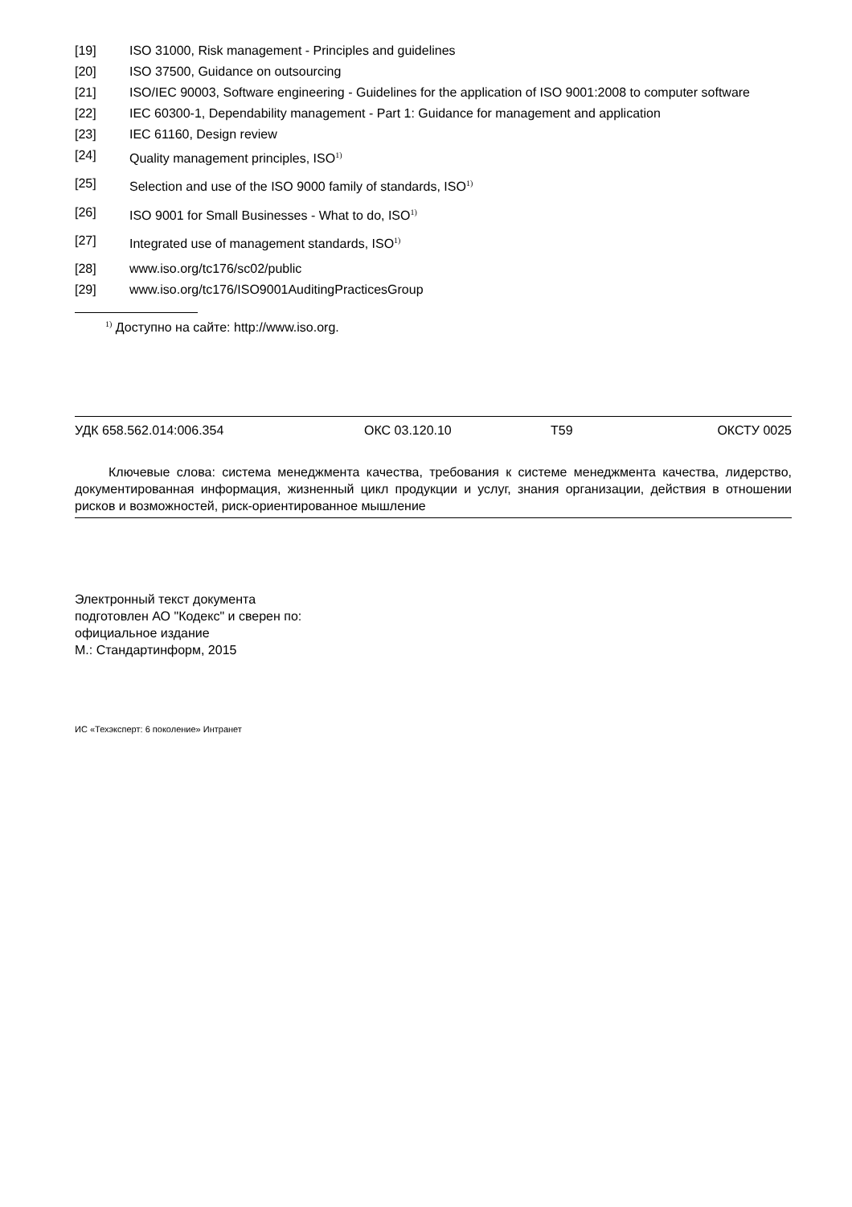[19] ISO 31000, Risk management - Principles and guidelines
[20] ISO 37500, Guidance on outsourcing
[21] ISO/IEC 90003, Software engineering - Guidelines for the application of ISO 9001:2008 to computer software
[22] IEC 60300-1, Dependability management - Part 1: Guidance for management and application
[23] IEC 61160, Design review
[24] Quality management principles, ISO<sup>1)</sup>
[25] Selection and use of the ISO 9000 family of standards, ISO<sup>1)</sup>
[26] ISO 9001 for Small Businesses - What to do, ISO<sup>1)</sup>
[27] Integrated use of management standards, ISO<sup>1)</sup>
[28] www.iso.org/tc176/sc02/public
[29] www.iso.org/tc176/ISO9001AuditingPracticesGroup
<sup>1)</sup> Доступно на сайте: http://www.iso.org.
УДК 658.562.014:006.354 ОКС 03.120.10 Т59 ОКСТУ 0025
Ключевые слова: система менеджмента качества, требования к системе менеджмента качества, лидерство, документированная информация, жизненный цикл продукции и услуг, знания организации, действия в отношении рисков и возможностей, риск-ориентированное мышление
Электронный текст документа
подготовлен АО "Кодекс" и сверен по:
официальное издание
М.: Стандартинформ, 2015
ИС «Техэксперт: 6 поколение» Интранет